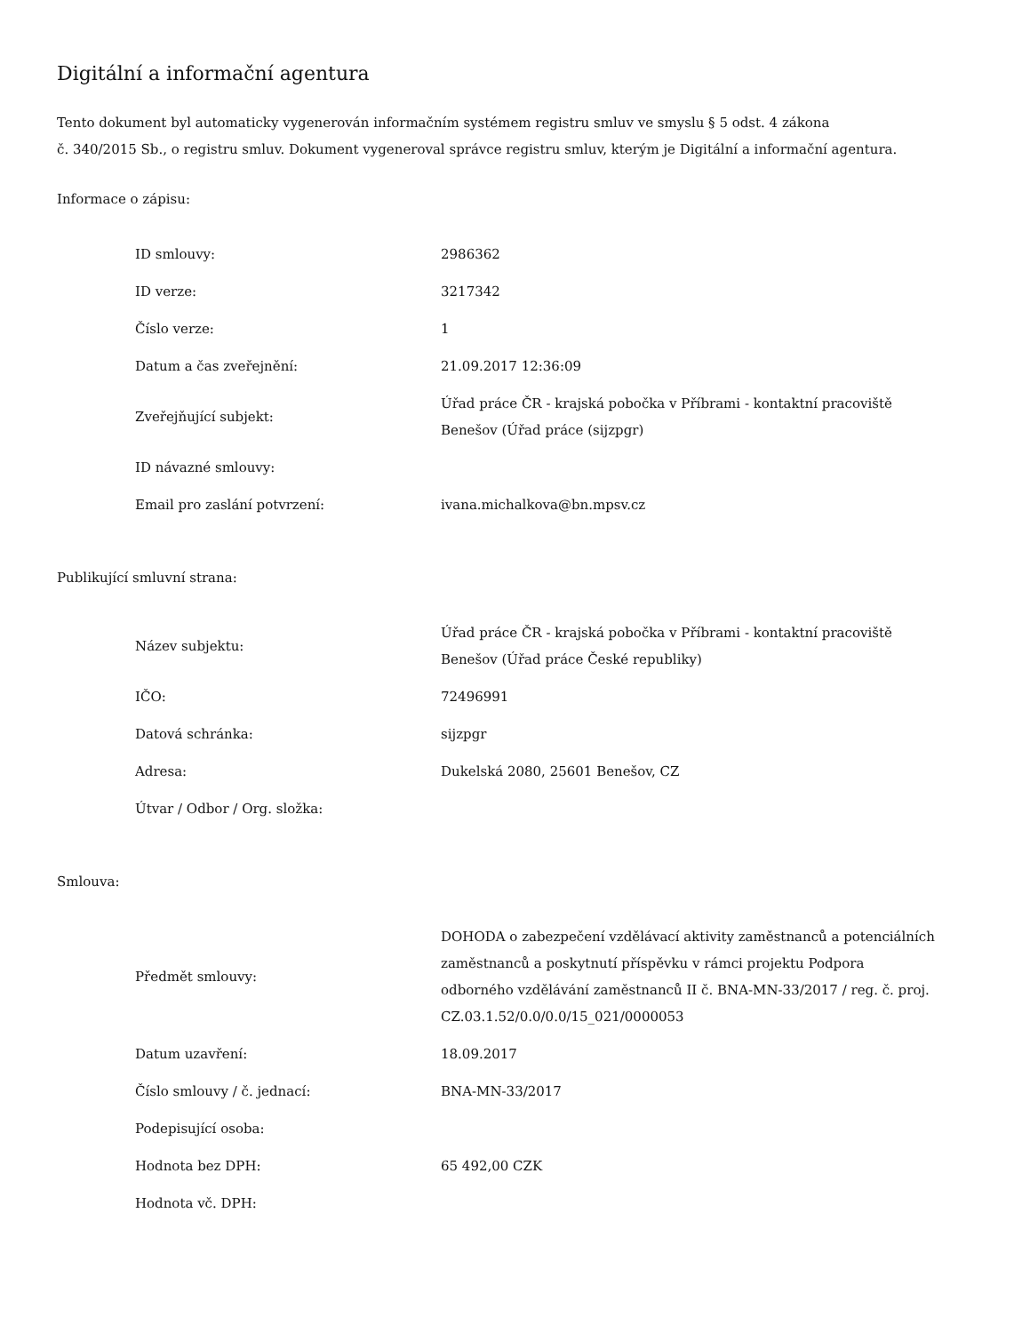Digitální a informační agentura
Tento dokument byl automaticky vygenerován informačním systémem registru smluv ve smyslu § 5 odst. 4 zákona
č. 340/2015 Sb., o registru smluv. Dokument vygeneroval správce registru smluv, kterým je Digitální a informační agentura.
Informace o zápisu:
| ID smlouvy: | 2986362 |
| ID verze: | 3217342 |
| Číslo verze: | 1 |
| Datum a čas zveřejnění: | 21.09.2017 12:36:09 |
| Zveřejňující subjekt: | Úřad práce ČR - krajská pobočka v Příbrami - kontaktní pracoviště Benešov (Úřad práce (sijzpgr) |
| ID návazné smlouvy: | |
| Email pro zaslání potvrzení: | ivana.michalkova@bn.mpsv.cz |
Publikující smluvní strana:
| Název subjektu: | Úřad práce ČR - krajská pobočka v Příbrami - kontaktní pracoviště Benešov (Úřad práce České republiky) |
| IČO: | 72496991 |
| Datová schránka: | sijzpgr |
| Adresa: | Dukelská 2080, 25601 Benešov, CZ |
| Útvar / Odbor / Org. složka: | |
Smlouva:
| Předmět smlouvy: | DOHODA o zabezpečení vzdělávací aktivity zaměstnanců a potenciálních zaměstnanců a poskytnutí příspěvku v rámci projektu Podpora odborného vzdělávání zaměstnanců II č. BNA-MN-33/2017 / reg. č. proj. CZ.03.1.52/0.0/0.0/15_021/0000053 |
| Datum uzavření: | 18.09.2017 |
| Číslo smlouvy / č. jednací: | BNA-MN-33/2017 |
| Podepisující osoba: | |
| Hodnota bez DPH: | 65 492,00 CZK |
| Hodnota vč. DPH: | |